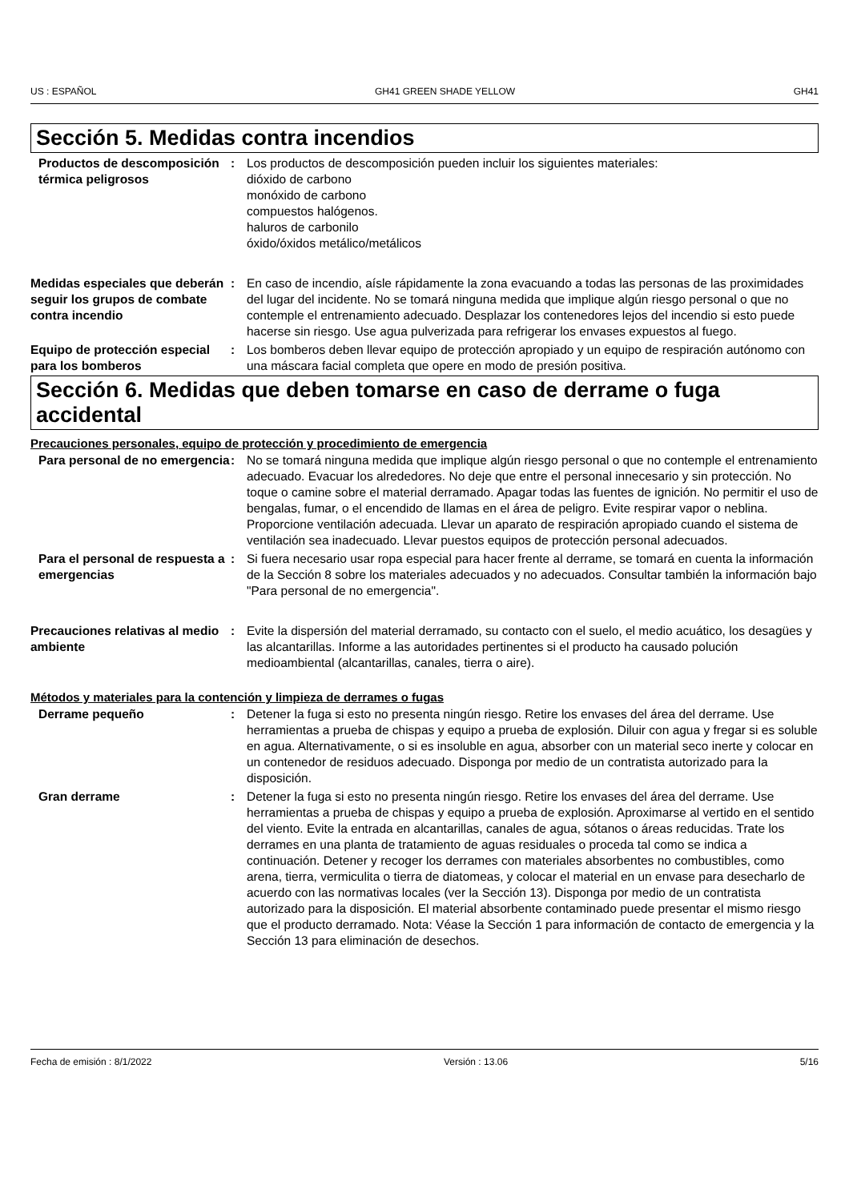US : ESPAÑOL GH41 GREEN SHADE YELLOW GH41
Sección 5. Medidas contra incendios
Productos de descomposición térmica peligrosos
: Los productos de descomposición pueden incluir los siguientes materiales:
dióxido de carbono
monóxido de carbono
compuestos halógenos.
haluros de carbonilo
óxido/óxidos metálico/metálicos
Medidas especiales que deberán seguir los grupos de combate contra incendio
: En caso de incendio, aísle rápidamente la zona evacuando a todas las personas de las proximidades del lugar del incidente. No se tomará ninguna medida que implique algún riesgo personal o que no contemple el entrenamiento adecuado. Desplazar los contenedores lejos del incendio si esto puede hacerse sin riesgo. Use agua pulverizada para refrigerar los envases expuestos al fuego.
Equipo de protección especial para los bomberos
: Los bomberos deben llevar equipo de protección apropiado y un equipo de respiración autónomo con una máscara facial completa que opere en modo de presión positiva.
Sección 6. Medidas que deben tomarse en caso de derrame o fuga accidental
Precauciones personales, equipo de protección y procedimiento de emergencia
Para personal de no emergencia
: No se tomará ninguna medida que implique algún riesgo personal o que no contemple el entrenamiento adecuado. Evacuar los alrededores. No deje que entre el personal innecesario y sin protección. No toque o camine sobre el material derramado. Apagar todas las fuentes de ignición. No permitir el uso de bengalas, fumar, o el encendido de llamas en el área de peligro. Evite respirar vapor o neblina. Proporcione ventilación adecuada. Llevar un aparato de respiración apropiado cuando el sistema de ventilación sea inadecuado. Llevar puestos equipos de protección personal adecuados.
Para el personal de respuesta a emergencias
: Si fuera necesario usar ropa especial para hacer frente al derrame, se tomará en cuenta la información de la Sección 8 sobre los materiales adecuados y no adecuados. Consultar también la información bajo "Para personal de no emergencia".
Precauciones relativas al medio ambiente
: Evite la dispersión del material derramado, su contacto con el suelo, el medio acuático, los desagües y las alcantarillas. Informe a las autoridades pertinentes si el producto ha causado polución medioambiental (alcantarillas, canales, tierra o aire).
Métodos y materiales para la contención y limpieza de derrames o fugas
Derrame pequeño : Detener la fuga si esto no presenta ningún riesgo. Retire los envases del área del derrame. Use herramientas a prueba de chispas y equipo a prueba de explosión. Diluir con agua y fregar si es soluble en agua. Alternativamente, o si es insoluble en agua, absorber con un material seco inerte y colocar en un contenedor de residuos adecuado. Disponga por medio de un contratista autorizado para la disposición.
Gran derrame : Detener la fuga si esto no presenta ningún riesgo. Retire los envases del área del derrame. Use herramientas a prueba de chispas y equipo a prueba de explosión. Aproximarse al vertido en el sentido del viento. Evite la entrada en alcantarillas, canales de agua, sótanos o áreas reducidas. Trate los derrames en una planta de tratamiento de aguas residuales o proceda tal como se indica a continuación. Detener y recoger los derrames con materiales absorbentes no combustibles, como arena, tierra, vermiculita o tierra de diatomeas, y colocar el material en un envase para desecharlo de acuerdo con las normativas locales (ver la Sección 13). Disponga por medio de un contratista autorizado para la disposición. El material absorbente contaminado puede presentar el mismo riesgo que el producto derramado. Nota: Véase la Sección 1 para información de contacto de emergencia y la Sección 13 para eliminación de desechos.
Fecha de emisión : 8/1/2022 Versión : 13.06 5/16